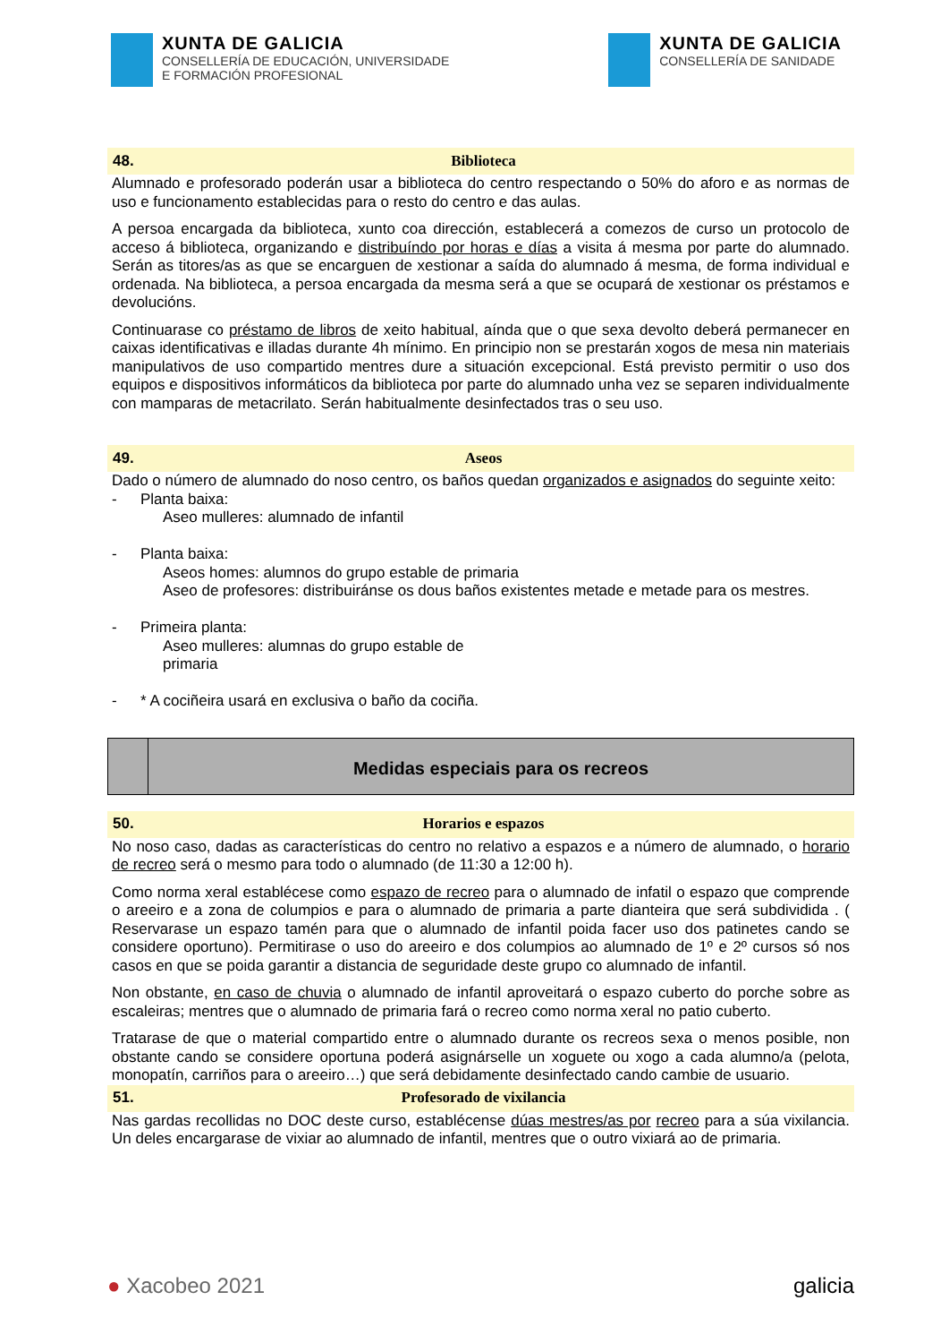XUNTA DE GALICIA
CONSELLERÍA DE EDUCACIÓN, UNIVERSIDADE
E FORMACIÓN PROFESIONAL
XUNTA DE GALICIA
CONSELLERÍA DE SANIDADE
48. Biblioteca
Alumnado e profesorado poderán usar a biblioteca do centro respectando o 50% do aforo e as normas de uso e funcionamento establecidas para o resto do centro e das aulas.
A persoa encargada da biblioteca, xunto coa dirección, establecerá a comezos de curso un protocolo de acceso á biblioteca, organizando e distribuíndo por horas e días a visita á mesma por parte do alumnado. Serán as titores/as as que se encarguen de xestionar a saída do alumnado á mesma, de forma individual e ordenada. Na biblioteca, a persoa encargada da mesma será a que se ocupará de xestionar os préstamos e devolucións.
Continuarase co préstamo de libros de xeito habitual, aínda que o que sexa devolto deberá permanecer en caixas identificativas e illadas durante 4h mínimo. En principio non se prestarán xogos de mesa nin materiais manipulativos de uso compartido mentres dure a situación excepcional. Está previsto permitir o uso dos equipos e dispositivos informáticos da biblioteca por parte do alumnado unha vez se separen individualmente con mamparas de metacrilato. Serán habitualmente desinfectados tras o seu uso.
49. Aseos
Dado o número de alumnado do noso centro, os baños quedan organizados e asignados do seguinte xeito:
- Planta baixa:
Aseo mulleres: alumnado de infantil
- Planta baixa:
Aseos homes: alumnos do grupo estable de primaria
Aseo de profesores: distribuiránse os dous baños existentes metade e metade para os mestres.
- Primeira planta:
Aseo mulleres: alumnas do grupo estable de primaria
- * A cociñeira usará en exclusiva o baño da cociña.
Medidas especiais para os recreos
50. Horarios e espazos
No noso caso, dadas as características do centro no relativo a espazos e a número de alumnado, o horario de recreo será o mesmo para todo o alumnado (de 11:30 a 12:00 h).
Como norma xeral establécese como espazo de recreo para o alumnado de infatil o espazo que comprende o areeiro e a zona de columpios e para o alumnado de primaria a parte dianteira que será subdividida . ( Reservarase un espazo tamén para que o alumnado de infantil poida facer uso dos patinetes cando se considere oportuno). Permitirase o uso do areeiro e dos columpios ao alumnado de 1º e 2º cursos só nos casos en que se poida garantir a distancia de seguridade deste grupo co alumnado de infantil.
Non obstante, en caso de chuvia o alumnado de infantil aproveitará o espazo cuberto do porche sobre as escaleiras; mentres que o alumnado de primaria fará o recreo como norma xeral no patio cuberto.
Tratarase de que o material compartido entre o alumnado durante os recreos sexa o menos posible, non obstante cando se considere oportuna poderá asignárselle un xoguete ou xogo a cada alumno/a (pelota, monopatín, carriños para o areeiro…) que será debidamente desinfectado cando cambie de usuario.
51. Profesorado de vixilancia
Nas gardas recollidas no DOC deste curso, establécense dúas mestres/as por recreo para a súa vixilancia. Un deles encargarase de vixiar ao alumnado de infantil, mentres que o outro vixiará ao de primaria.
● Xacobeo 2021 galicia